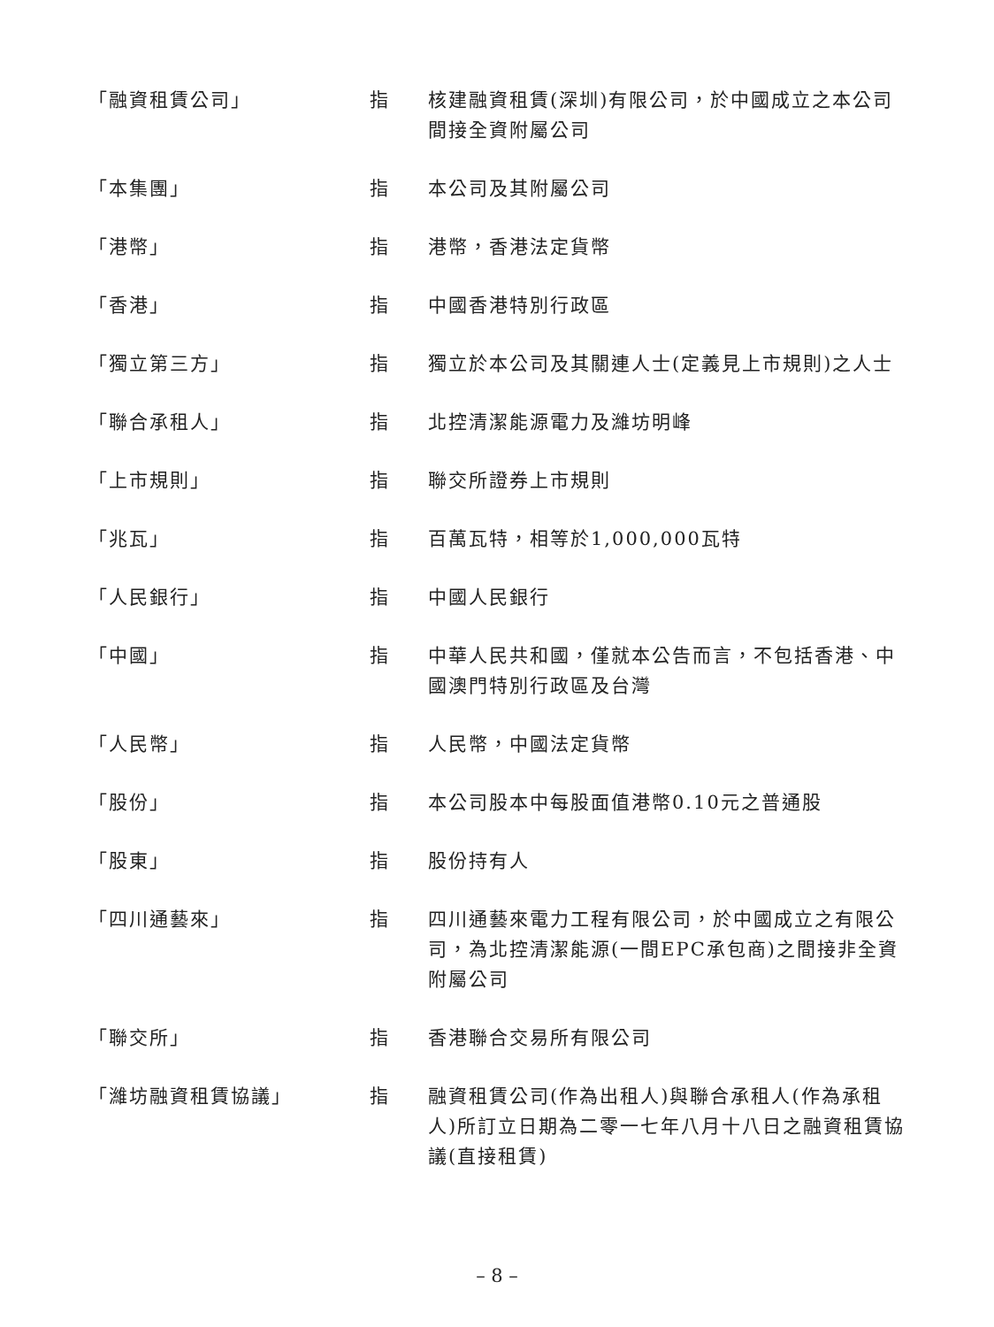| 「融資租賃公司」 | 指 | 核建融資租賃(深圳)有限公司，於中國成立之本公司間接全資附屬公司 |
| 「本集團」 | 指 | 本公司及其附屬公司 |
| 「港幣」 | 指 | 港幣，香港法定貨幣 |
| 「香港」 | 指 | 中國香港特別行政區 |
| 「獨立第三方」 | 指 | 獨立於本公司及其關連人士(定義見上市規則)之人士 |
| 「聯合承租人」 | 指 | 北控清潔能源電力及濰坊明峰 |
| 「上市規則」 | 指 | 聯交所證券上市規則 |
| 「兆瓦」 | 指 | 百萬瓦特，相等於1,000,000瓦特 |
| 「人民銀行」 | 指 | 中國人民銀行 |
| 「中國」 | 指 | 中華人民共和國，僅就本公告而言，不包括香港、中國澳門特別行政區及台灣 |
| 「人民幣」 | 指 | 人民幣，中國法定貨幣 |
| 「股份」 | 指 | 本公司股本中每股面值港幣0.10元之普通股 |
| 「股東」 | 指 | 股份持有人 |
| 「四川通藝來」 | 指 | 四川通藝來電力工程有限公司，於中國成立之有限公司，為北控清潔能源(一間EPC承包商)之間接非全資附屬公司 |
| 「聯交所」 | 指 | 香港聯合交易所有限公司 |
| 「濰坊融資租賃協議」 | 指 | 融資租賃公司(作為出租人)與聯合承租人(作為承租人)所訂立日期為二零一七年八月十八日之融資租賃協議(直接租賃) |
– 8 –